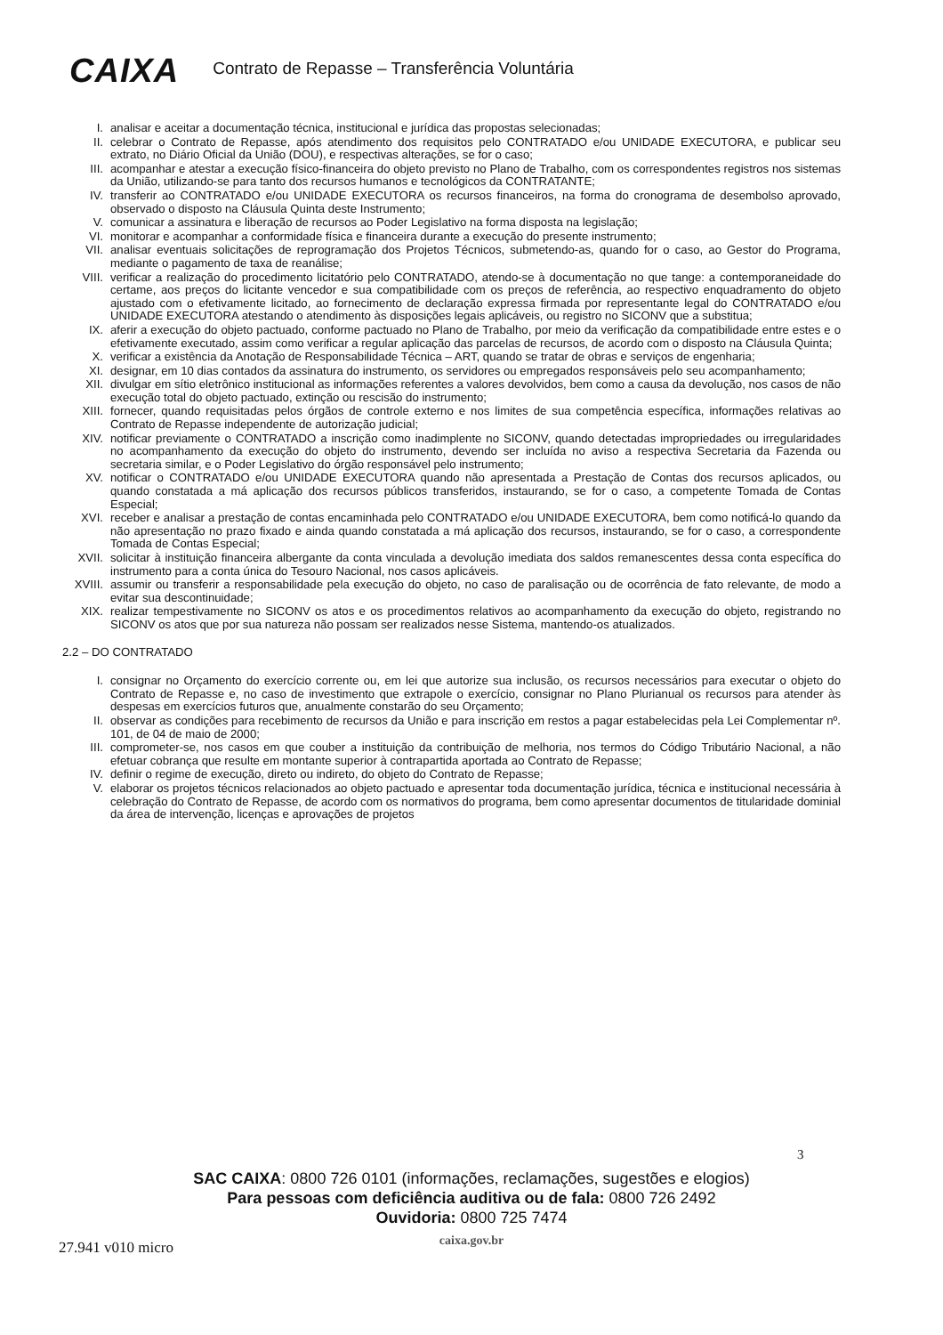CAIXA
Contrato de Repasse – Transferência Voluntária
I. analisar e aceitar a documentação técnica, institucional e jurídica das propostas selecionadas;
II. celebrar o Contrato de Repasse, após atendimento dos requisitos pelo CONTRATADO e/ou UNIDADE EXECUTORA, e publicar seu extrato, no Diário Oficial da União (DOU), e respectivas alterações, se for o caso;
III. acompanhar e atestar a execução físico-financeira do objeto previsto no Plano de Trabalho, com os correspondentes registros nos sistemas da União, utilizando-se para tanto dos recursos humanos e tecnológicos da CONTRATANTE;
IV. transferir ao CONTRATADO e/ou UNIDADE EXECUTORA os recursos financeiros, na forma do cronograma de desembolso aprovado, observado o disposto na Cláusula Quinta deste Instrumento;
V. comunicar a assinatura e liberação de recursos ao Poder Legislativo na forma disposta na legislação;
VI. monitorar e acompanhar a conformidade física e financeira durante a execução do presente instrumento;
VII. analisar eventuais solicitações de reprogramação dos Projetos Técnicos, submetendo-as, quando for o caso, ao Gestor do Programa, mediante o pagamento de taxa de reanálise;
VIII. verificar a realização do procedimento licitatório pelo CONTRATADO, atendo-se à documentação no que tange: a contemporaneidade do certame, aos preços do licitante vencedor e sua compatibilidade com os preços de referência, ao respectivo enquadramento do objeto ajustado com o efetivamente licitado, ao fornecimento de declaração expressa firmada por representante legal do CONTRATADO e/ou UNIDADE EXECUTORA atestando o atendimento às disposições legais aplicáveis, ou registro no SICONV que a substitua;
IX. aferir a execução do objeto pactuado, conforme pactuado no Plano de Trabalho, por meio da verificação da compatibilidade entre estes e o efetivamente executado, assim como verificar a regular aplicação das parcelas de recursos, de acordo com o disposto na Cláusula Quinta;
X. verificar a existência da Anotação de Responsabilidade Técnica – ART, quando se tratar de obras e serviços de engenharia;
XI. designar, em 10 dias contados da assinatura do instrumento, os servidores ou empregados responsáveis pelo seu acompanhamento;
XII. divulgar em sítio eletrônico institucional as informações referentes a valores devolvidos, bem como a causa da devolução, nos casos de não execução total do objeto pactuado, extinção ou rescisão do instrumento;
XIII. fornecer, quando requisitadas pelos órgãos de controle externo e nos limites de sua competência específica, informações relativas ao Contrato de Repasse independente de autorização judicial;
XIV. notificar previamente o CONTRATADO a inscrição como inadimplente no SICONV, quando detectadas impropriedades ou irregularidades no acompanhamento da execução do objeto do instrumento, devendo ser incluída no aviso a respectiva Secretaria da Fazenda ou secretaria similar, e o Poder Legislativo do órgão responsável pelo instrumento;
XV. notificar o CONTRATADO e/ou UNIDADE EXECUTORA quando não apresentada a Prestação de Contas dos recursos aplicados, ou quando constatada a má aplicação dos recursos públicos transferidos, instaurando, se for o caso, a competente Tomada de Contas Especial;
XVI. receber e analisar a prestação de contas encaminhada pelo CONTRATADO e/ou UNIDADE EXECUTORA, bem como notificá-lo quando da não apresentação no prazo fixado e ainda quando constatada a má aplicação dos recursos, instaurando, se for o caso, a correspondente Tomada de Contas Especial;
XVII. solicitar à instituição financeira albergante da conta vinculada a devolução imediata dos saldos remanescentes dessa conta específica do instrumento para a conta única do Tesouro Nacional, nos casos aplicáveis.
XVIII.
assumir ou transferir a responsabilidade pela execução do objeto, no caso de paralisação ou de ocorrência de fato relevante, de modo a evitar sua descontinuidade;
XIX. realizar tempestivamente no SICONV os atos e os procedimentos relativos ao acompanhamento da execução do objeto, registrando no SICONV os atos que por sua natureza não possam ser realizados nesse Sistema, mantendo-os atualizados.
2.2 – DO CONTRATADO
I. consignar no Orçamento do exercício corrente ou, em lei que autorize sua inclusão, os recursos necessários para executar o objeto do Contrato de Repasse e, no caso de investimento que extrapole o exercício, consignar no Plano Plurianual os recursos para atender às despesas em exercícios futuros que, anualmente constarão do seu Orçamento;
II. observar as condições para recebimento de recursos da União e para inscrição em restos a pagar estabelecidas pela Lei Complementar nº. 101, de 04 de maio de 2000;
III. comprometer-se, nos casos em que couber a instituição da contribuição de melhoria, nos termos do Código Tributário Nacional, a não efetuar cobrança que resulte em montante superior à contrapartida aportada ao Contrato de Repasse;
IV. definir o regime de execução, direto ou indireto, do objeto do Contrato de Repasse;
V. elaborar os projetos técnicos relacionados ao objeto pactuado e apresentar toda documentação jurídica, técnica e institucional necessária à celebração do Contrato de Repasse, de acordo com os normativos do programa, bem como apresentar documentos de titularidade dominial da área de intervenção, licenças e aprovações de projetos
3
SAC CAIXA: 0800 726 0101 (informações, reclamações, sugestões e elogios)
Para pessoas com deficiência auditiva ou de fala: 0800 726 2492
Ouvidoria: 0800 725 7474
caixa.gov.br
27.941 v010 micro